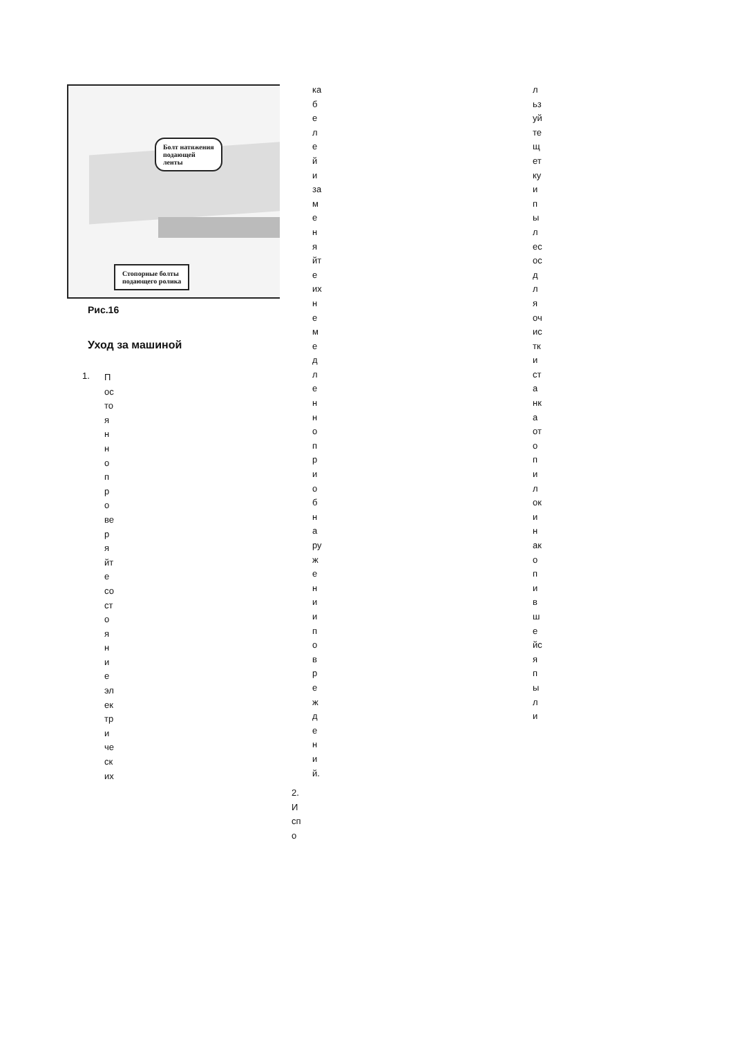Болт натяжения
подающей
ленты
Стопорные болты
подающего ролика
Рис.16
Уход за машиной
1.
Постоянно проверяйте состояние электрических
кабелей и заменяйте их немедленно при обнаружении повреждений.
2. Испо
льзуйте щетку и пылесос для очистки станка от опилок и накопившейся пыли